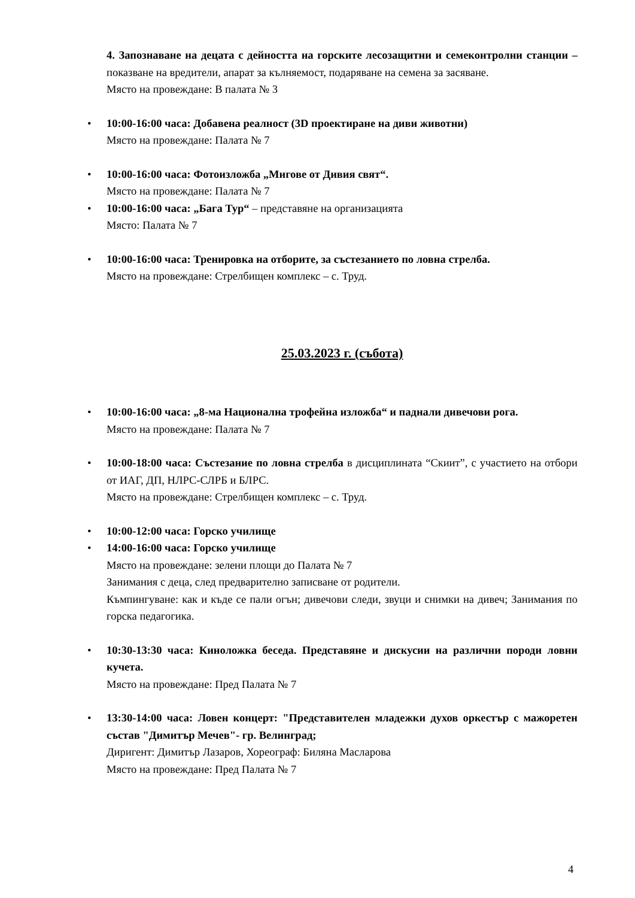4. Запознаване на децата с дейността на горските лесозащитни и семеконтролни станции – показване на вредители, апарат за кълняемост, подаряване на семена за засяване.
Място на провеждане: В палата № 3
• 10:00-16:00 часа: Добавена реалност (3D проектиране на диви животни)
Място на провеждане: Палата № 7
• 10:00-16:00 часа: Фотоизложба „Мигове от Дивия свят“.
Място на провеждане: Палата № 7
• 10:00-16:00 часа: „Бага Тур“ – представяне на организацията
Място: Палата № 7
• 10:00-16:00 часа: Тренировка на отборите, за състезанието по ловна стрелба.
Място на провеждане: Стрелбищен комплекс – с. Труд.
25.03.2023 г. (събота)
• 10:00-16:00 часа: „8-ма Национална трофейна изложба“ и паднали дивечови рога.
Място на провеждане: Палата № 7
• 10:00-18:00 часа: Състезание по ловна стрелба в дисциплината “Скиит”, с участието на отбори от ИАГ, ДП, НЛРС-СЛРБ и БЛРС.
Място на провеждане: Стрелбищен комплекс – с. Труд.
• 10:00-12:00 часа: Горско училище
• 14:00-16:00 часа: Горско училище
Място на провеждане: зелени площи до Палата № 7
Занимания с деца, след предварително записване от родители.
Къмпингуване: как и къде се пали огън; дивечови следи, звуци и снимки на дивеч; Занимания по горска педагогика.
• 10:30-13:30 часа: Кинoложка беседа. Представяне и дискусии на различни породи ловни кучета.
Място на провеждане: Пред Палата № 7
• 13:30-14:00 часа: Ловен концерт: "Представителен младежки духов оркестър с мажоретен състав "Димитър Мечев"- гр. Велинград;
Диригент: Димитър Лазаров, Хореограф: Биляна Масларова
Място на провеждане: Пред Палата № 7
4